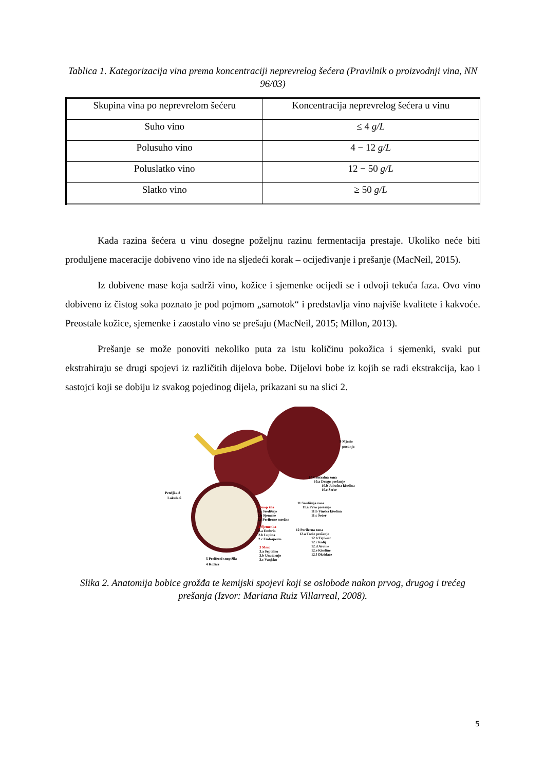Tablica 1. Kategorizacija vina prema koncentraciji neprevrelog šećera (Pravilnik o proizvodnji vina, NN 96/03)
| Skupina vina po neprevrelom šećeru | Koncentracija neprevrelog šećera u vinu |
| --- | --- |
| Suho vino | ≤ 4 g/L |
| Polusuho vino | 4 − 12 g/L |
| Poluslatko vino | 12 − 50 g/L |
| Slatko vino | ≥ 50 g/L |
Kada razina šećera u vinu dosegne poželjnu razinu fermentacija prestaje. Ukoliko neće biti produljene maceracije dobiveno vino ide na sljedeći korak – ocijeđivanje i prešanje (MacNeil, 2015).
Iz dobivene mase koja sadrži vino, kožice i sjemenke ocijedi se i odvoji tekuća faza. Ovo vino dobiveno iz čistog soka poznato je pod pojmom „samotok“ i predstavlja vino najviše kvalitete i kakvoće. Preostale kožice, sjemenke i zaostalo vino se prešaju (MacNeil, 2015; Millon, 2013).
Prešanje se može ponoviti nekoliko puta za istu količinu pokožica i sjemenki, svaki put ekstrahiraju se drugi spojevi iz različitih dijelova bobe. Dijelovi bobe iz kojih se radi ekstrakcija, kao i sastojci koji se dobiju iz svakog pojedinog dijela, prikazani su na slici 2.
9 Mjesto
pucanja
10 Centralna zona
10.a Drugo prešanje
10.b Jabučna kiselina
10.c Šećer
11 Središnja zona
11.a Prvo prešanje
11.b Vinska kiselina
11.c Šećer
12 Periferna zona
12.a Treće prešanje
12.b Trpkost
12.c Kalij
12.d Arome
12.e Kiseline
12.f Oksidaze
Peteljka 8
Lokula 6
1 Snop žila
1.a Središnje
1.b Sjemene
1.c Periferne mrežne
2 Sjemenka
2.a Embrio
2.b Lupina
2.c Endosperm
3 Meso
3.a Septalno
3.b Unutarnje
3.c Vanjsko
5 Periferni snop žila
4 Kožica
Slika 2. Anatomija bobice grožđa te kemijski spojevi koji se oslobode nakon prvog, drugog i trećeg prešanja (Izvor: Mariana Ruiz Villarreal, 2008).
5